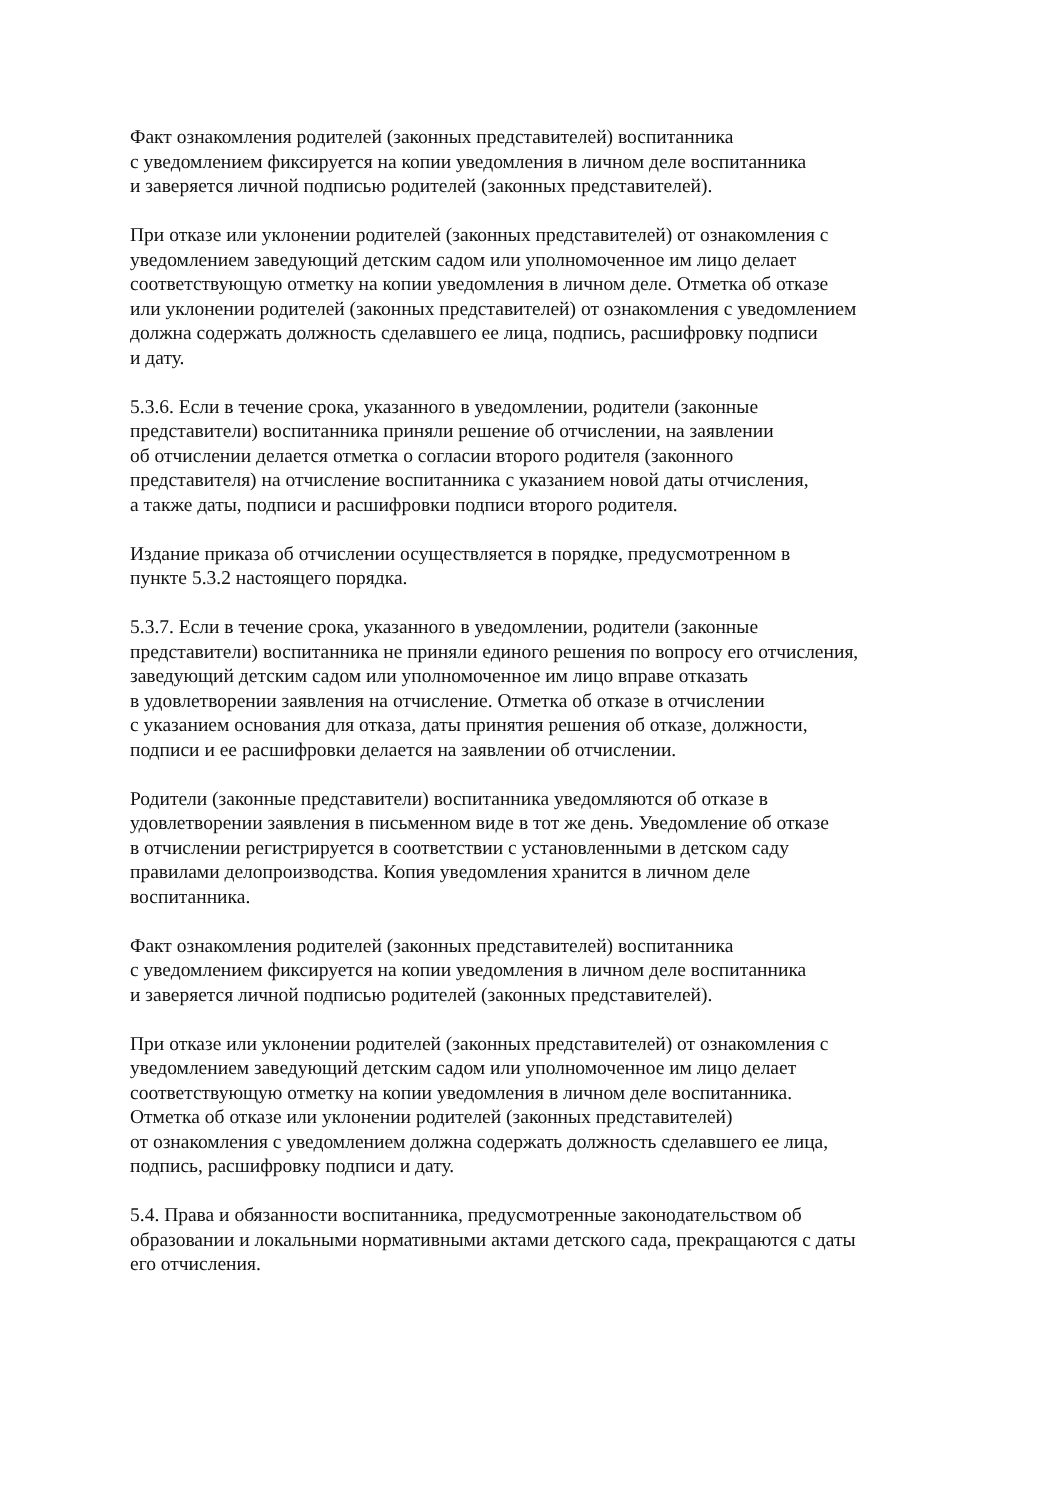Факт ознакомления родителей (законных представителей) воспитанника
с уведомлением фиксируется на копии уведомления в личном деле воспитанника
и заверяется личной подписью родителей (законных представителей).
При отказе или уклонении родителей (законных представителей) от ознакомления с
уведомлением заведующий детским садом или уполномоченное им лицо делает
соответствующую отметку на копии уведомления в личном деле. Отметка об отказе
или уклонении родителей (законных представителей) от ознакомления с уведомлением
должна содержать должность сделавшего ее лица, подпись, расшифровку подписи
и дату.
5.3.6. Если в течение срока, указанного в уведомлении, родители (законные
представители) воспитанника приняли решение об отчислении, на заявлении
об отчислении делается отметка о согласии второго родителя (законного
представителя) на отчисление воспитанника с указанием новой даты отчисления,
а также даты, подписи и расшифровки подписи второго родителя.
Издание приказа об отчислении осуществляется в порядке, предусмотренном в
пункте 5.3.2 настоящего порядка.
5.3.7. Если в течение срока, указанного в уведомлении, родители (законные
представители) воспитанника не приняли единого решения по вопросу его отчисления,
заведующий детским садом или уполномоченное им лицо вправе отказать
в удовлетворении заявления на отчисление. Отметка об отказе в отчислении
с указанием основания для отказа, даты принятия решения об отказе, должности,
подписи и ее расшифровки делается на заявлении об отчислении.
Родители (законные представители) воспитанника уведомляются об отказе в
удовлетворении заявления в письменном виде в тот же день. Уведомление об отказе
в отчислении регистрируется в соответствии с установленными в детском саду
правилами делопроизводства. Копия уведомления хранится в личном деле
воспитанника.
Факт ознакомления родителей (законных представителей) воспитанника
с уведомлением фиксируется на копии уведомления в личном деле воспитанника
и заверяется личной подписью родителей (законных представителей).
При отказе или уклонении родителей (законных представителей) от ознакомления с
уведомлением заведующий детским садом или уполномоченное им лицо делает
соответствующую отметку на копии уведомления в личном деле воспитанника.
Отметка об отказе или уклонении родителей (законных представителей)
от ознакомления с уведомлением должна содержать должность сделавшего ее лица,
подпись, расшифровку подписи и дату.
5.4. Права и обязанности воспитанника, предусмотренные законодательством об
образовании и локальными нормативными актами детского сада, прекращаются с даты
его отчисления.